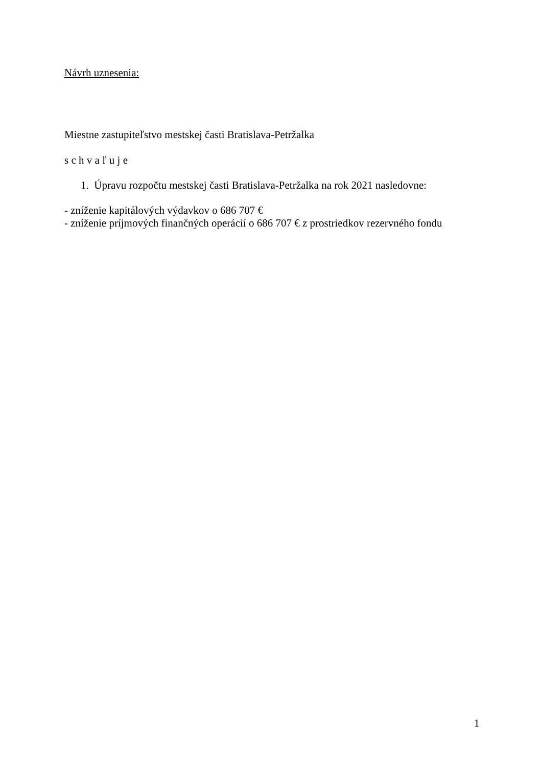Návrh uznesenia:
Miestne zastupiteľstvo mestskej časti Bratislava-Petržalka
s c h v a ľ u j e
1. Úpravu rozpočtu mestskej časti Bratislava-Petržalka na rok 2021 nasledovne:
- zníženie kapitálových výdavkov o 686 707 €
- zníženie príjmových finančných operácií o 686 707 € z prostriedkov rezervného fondu
1